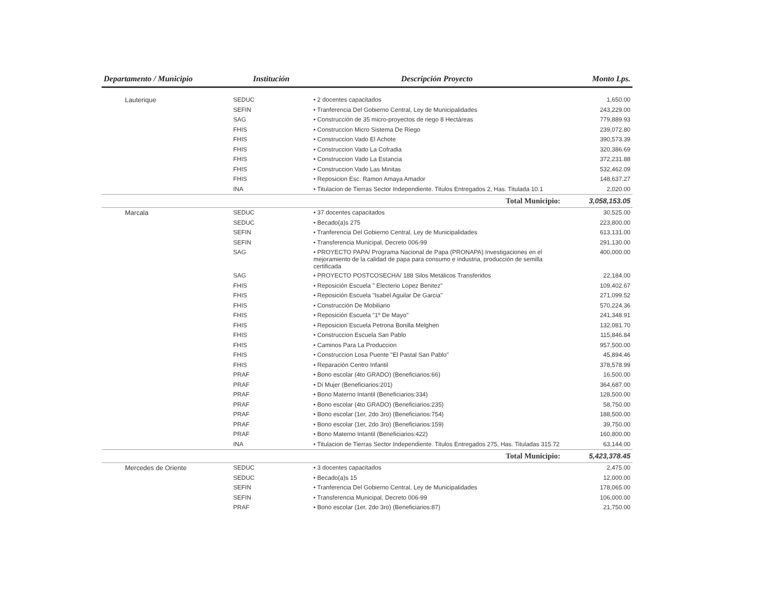| Departamento / Municipio | Institución | Descripción Proyecto | Monto Lps. |
| --- | --- | --- | --- |
| Lauterique | SEDUC | • 2 docentes capacitados | 1,650.00 |
| | SEFIN | • Tranferencia Del Gobierno Central, Ley de Municipalidades | 243,229.00 |
| | SAG | • Construcción de 35 micro-proyectos de riego 8 Hectáreas | 779,889.93 |
| | FHIS | • Construccion Micro Sistema De Riego | 239,072.80 |
| | FHIS | • Construccion Vado El Achote | 390,573.39 |
| | FHIS | • Construccion Vado La Cofradia | 320,386.69 |
| | FHIS | • Construccion Vado La Estancia | 372,231.88 |
| | FHIS | • Construccion Vado Las Minitas | 532,462.09 |
| | FHIS | • Reposicion Esc. Ramon Amaya Amador | 148,637.27 |
| | INA | • Titulacion de Tierras Sector Independiente. Titulos Entregados 2, Has. Titulada 10.1 | 2,020.00 |
| | | Total Municipio: | 3,058,153.05 |
| Marcala | SEDUC | • 37 docentes capacitados | 30,525.00 |
| | SEDUC | • Becado(a)s 275 | 223,800.00 |
| | SEFIN | • Tranferencia Del Gobierno Central, Ley de Municipalidades | 613,131.00 |
| | SEFIN | • Transferencia Municipal, Decreto 006-99 | 291,130.00 |
| | SAG | • PROYECTO PAPA/ Programa Nacional de Papa (PRONAPA) Investigaciones en el mejoramiento de la calidad de papa para consumo e industria, producción de semilla certificada | 400,000.00 |
| | SAG | • PROYECTO POSTCOSECHA/ 188 Silos Metálicos Transferidos | 22,184.00 |
| | FHIS | • Reposición Escuela " Electerio Lopez Benitez" | 109,402.67 |
| | FHIS | • Reposición Escuela "Isabel Aguilar De Garcia" | 271,099.52 |
| | FHIS | • Construcción De Mobiliario | 570,224.36 |
| | FHIS | • Reposición Escuela "1º De Mayo" | 241,348.91 |
| | FHIS | • Reposicion Escuela Petrona Bonilla Melghen | 132,081.70 |
| | FHIS | • Construccion Escuela San Pablo | 115,846.84 |
| | FHIS | • Caminos Para La Produccion | 957,500.00 |
| | FHIS | • Construccion Losa Puente "El Pastal San Pablo" | 45,894.46 |
| | FHIS | • Reparación Centro Infantil | 378,578.99 |
| | PRAF | • Bono escolar (4to GRADO) (Beneficiarios:66) | 16,500.00 |
| | PRAF | • Di Mujer (Beneficiarios:201) | 364,687.00 |
| | PRAF | • Bono Materno Intantil (Beneficiarios:334) | 128,500.00 |
| | PRAF | • Bono escolar (4to GRADO) (Beneficiarios:235) | 58,750.00 |
| | PRAF | • Bono escolar (1er, 2do 3ro) (Beneficiarios:754) | 188,500.00 |
| | PRAF | • Bono escolar (1er, 2do 3ro) (Beneficiarios:159) | 39,750.00 |
| | PRAF | • Bono Materno Intantil (Beneficiarios:422) | 160,800.00 |
| | INA | • Titulacion de Tierras Sector Independiente. Titulos Entregados 275, Has. Tituladas 315.72 | 63,144.00 |
| | | Total Municipio: | 5,423,378.45 |
| Mercedes de Oriente | SEDUC | • 3 docentes capacitados | 2,475.00 |
| | SEDUC | • Becado(a)s 15 | 12,000.00 |
| | SEFIN | • Tranferencia Del Gobierno Central, Ley de Municipalidades | 178,065.00 |
| | SEFIN | • Transferencia Municipal, Decreto 006-99 | 106,000.00 |
| | PRAF | • Bono escolar (1er, 2do 3ro) (Beneficiarios:87) | 21,750.00 |